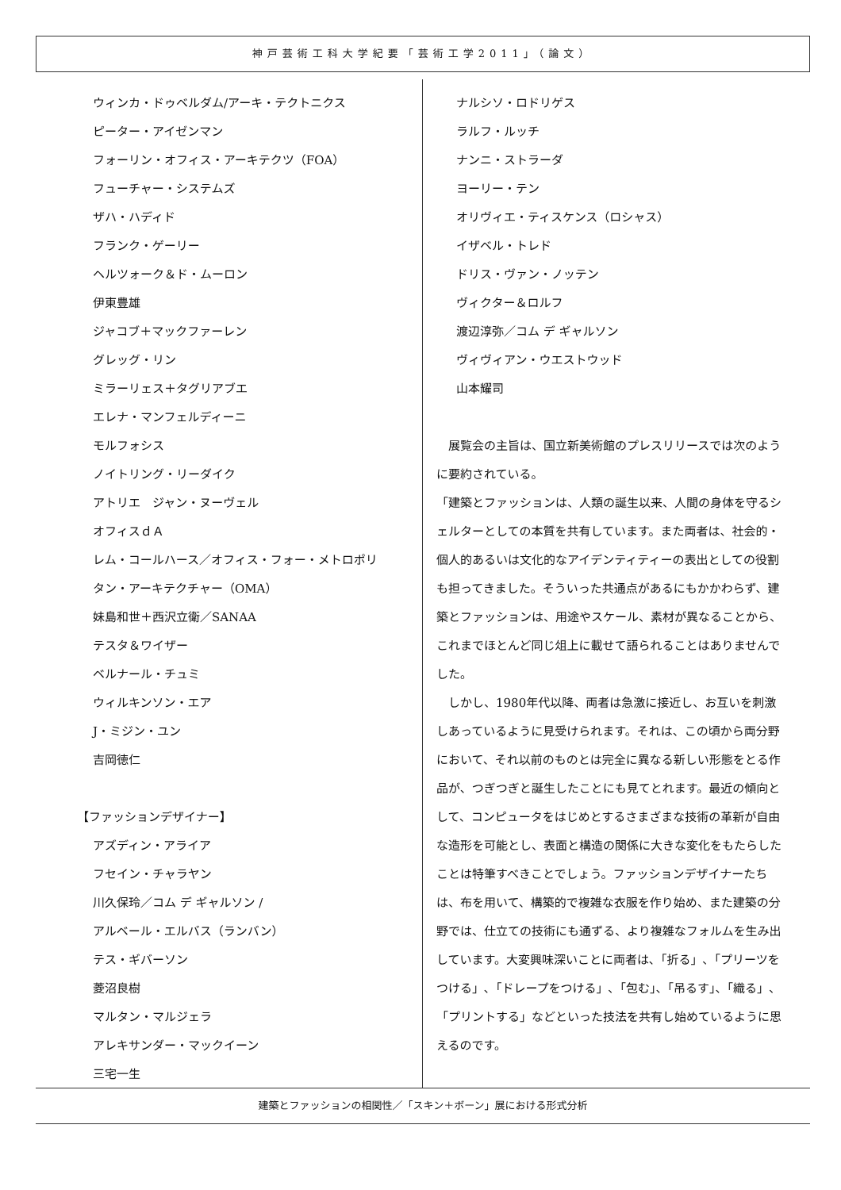神戸芸術工科大学紀要「芸術工学2011」（論文）
ウィンカ・ドゥベルダム/アーキ・テクトニクス
ピーター・アイゼンマン
フォーリン・オフィス・アーキテクツ（FOA）
フューチャー・システムズ
ザハ・ハディド
フランク・ゲーリー
ヘルツォーク＆ド・ムーロン
伊東豊雄
ジャコブ＋マックファーレン
グレッグ・リン
ミラーリェス＋タグリアブエ
エレナ・マンフェルディーニ
モルフォシス
ノイトリング・リーダイク
アトリエ　ジャン・ヌーヴェル
オフィスｄＡ
レム・コールハース／オフィス・フォー・メトロポリ
タン・アーキテクチャー（OMA）
妹島和世＋西沢立衛／SANAA
テスタ＆ワイザー
ベルナール・チュミ
ウィルキンソン・エア
J・ミジン・ユン
吉岡徳仁
【ファッションデザイナー】
アズディン・アライア
フセイン・チャラヤン
川久保玲／コム デ ギャルソン /
アルベール・エルバス（ランバン）
テス・ギバーソン
菱沼良樹
マルタン・マルジェラ
アレキサンダー・マックイーン
三宅一生
ナルシソ・ロドリゲス
ラルフ・ルッチ
ナンニ・ストラーダ
ヨーリー・テン
オリヴィエ・ティスケンス（ロシャス）
イザベル・トレド
ドリス・ヴァン・ノッテン
ヴィクター＆ロルフ
渡辺淳弥／コム デ ギャルソン
ヴィヴィアン・ウエストウッド
山本耀司
　展覧会の主旨は、国立新美術館のプレスリリースでは次のように要約されている。
「建築とファッションは、人類の誕生以来、人間の身体を守るシェルターとしての本質を共有しています。また両者は、社会的・個人的あるいは文化的なアイデンティティーの表出としての役割も担ってきました。そういった共通点があるにもかかわらず、建築とファッションは、用途やスケール、素材が異なることから、これまでほとんど同じ俎上に載せて語られることはありませんでした。
　しかし、1980年代以降、両者は急激に接近し、お互いを刺激しあっているように見受けられます。それは、この頃から両分野において、それ以前のものとは完全に異なる新しい形態をとる作品が、つぎつぎと誕生したことにも見てとれます。最近の傾向として、コンピュータをはじめとするさまざまな技術の革新が自由な造形を可能とし、表面と構造の関係に大きな変化をもたらしたことは特筆すべきことでしょう。ファッションデザイナーたちは、布を用いて、構築的で複雑な衣服を作り始め、また建築の分野では、仕立ての技術にも通ずる、より複雑なフォルムを生み出しています。大変興味深いことに両者は､「折る」､「プリーツをつける」､「ドレープをつける」､「包む」、「吊るす」、「織る」、「プリントする」などといった技法を共有し始めているように思えるのです。
建築とファッションの相関性／「スキン＋ボーン」展における形式分析